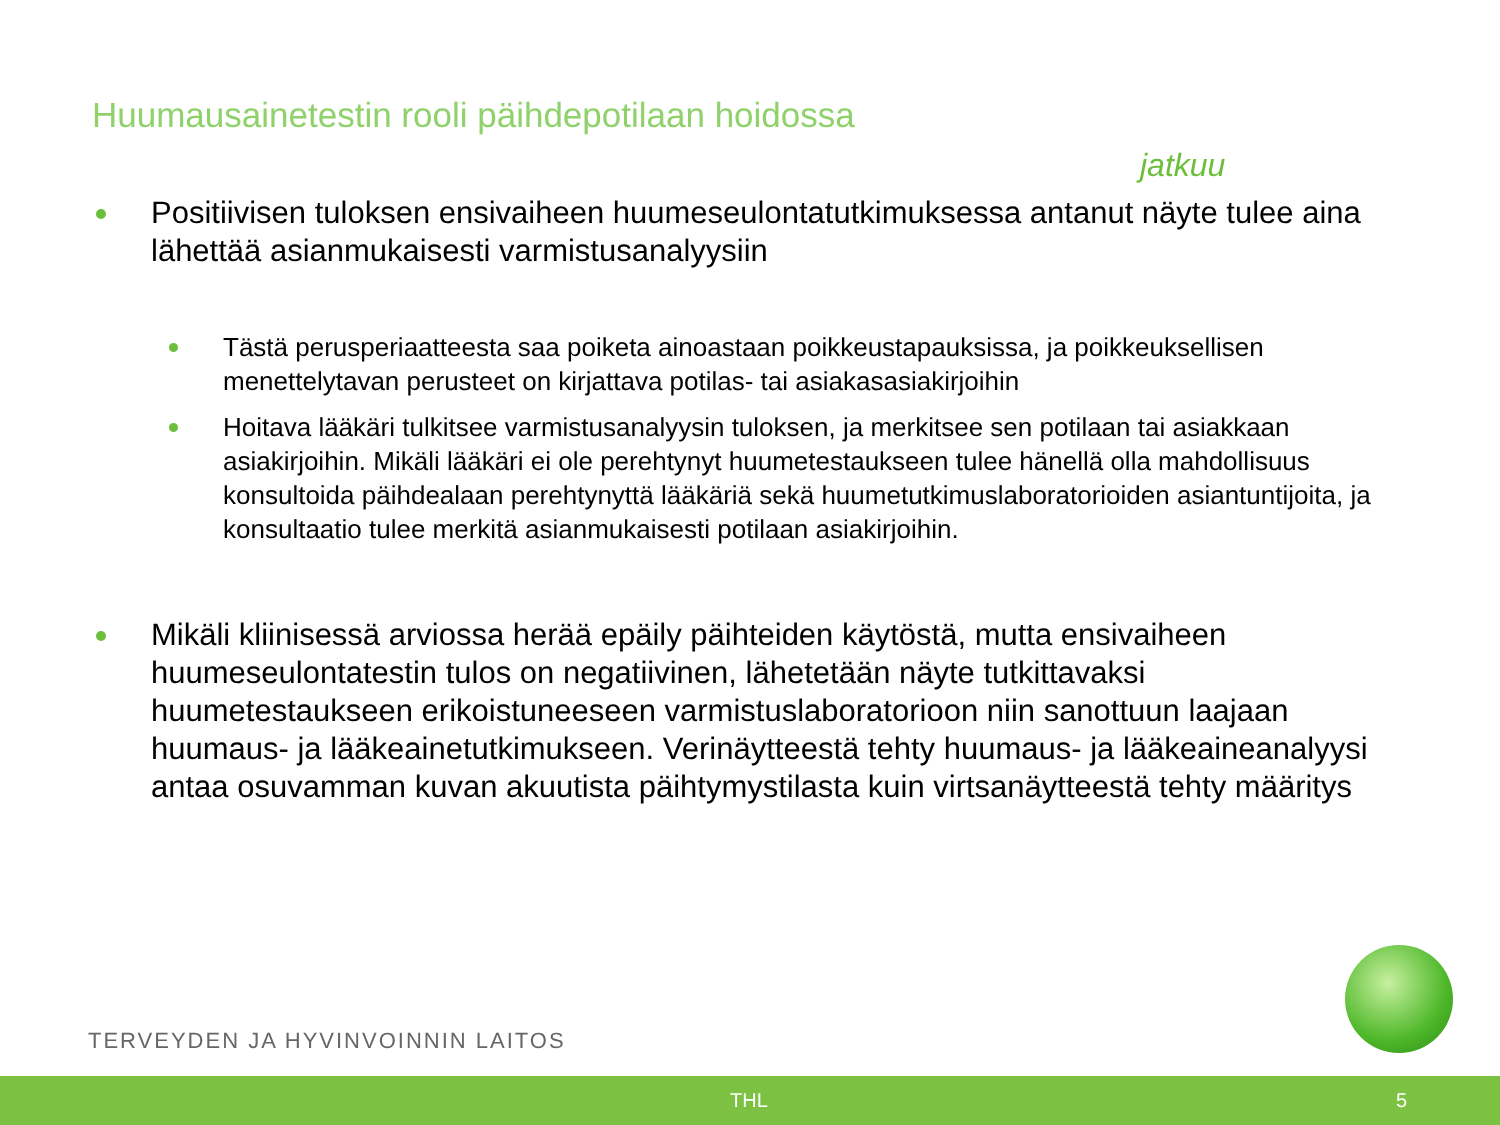Huumausainetestin rooli päihdepotilaan hoidossa
jatkuu
Positiivisen tuloksen ensivaiheen huumeseulontatutkimuksessa antanut näyte tulee aina lähettää asianmukaisesti varmistusanalyysiin
Tästä perusperiaatteesta saa poiketa ainoastaan poikkeustapauksissa, ja poikkeuksellisen menettelytavan perusteet on kirjattava potilas- tai asiakasasiakirjoihin
Hoitava lääkäri tulkitsee varmistusanalyysin tuloksen, ja merkitsee sen potilaan tai asiakkaan asiakirjoihin. Mikäli lääkäri ei ole perehtynyt huumetestaukseen tulee hänellä olla mahdollisuus konsultoida päihdealaan perehtynyttä lääkäriä sekä huumetutkimuslaboratorioiden asiantuntijoita, ja konsultaatio tulee merkitä asianmukaisesti potilaan asiakirjoihin.
Mikäli kliinisessä arviossa herää epäily päihteiden käytöstä, mutta ensivaiheen huumeseulontatestin tulos on negatiivinen, lähetetään näyte tutkittavaksi huumetestaukseen erikoistuneeseen varmistuslaboratorioon niin sanottuun laajaan huumaus- ja lääkeainetutkimukseen. Verinäytteestä tehty huumaus- ja lääkeaineanalyysi antaa osuvamman kuvan akuutista päihtymystilasta kuin virtsanäytteestä tehty määritys
TERVEYDEN JA HYVINVOINNIN LAITOS
THL 5